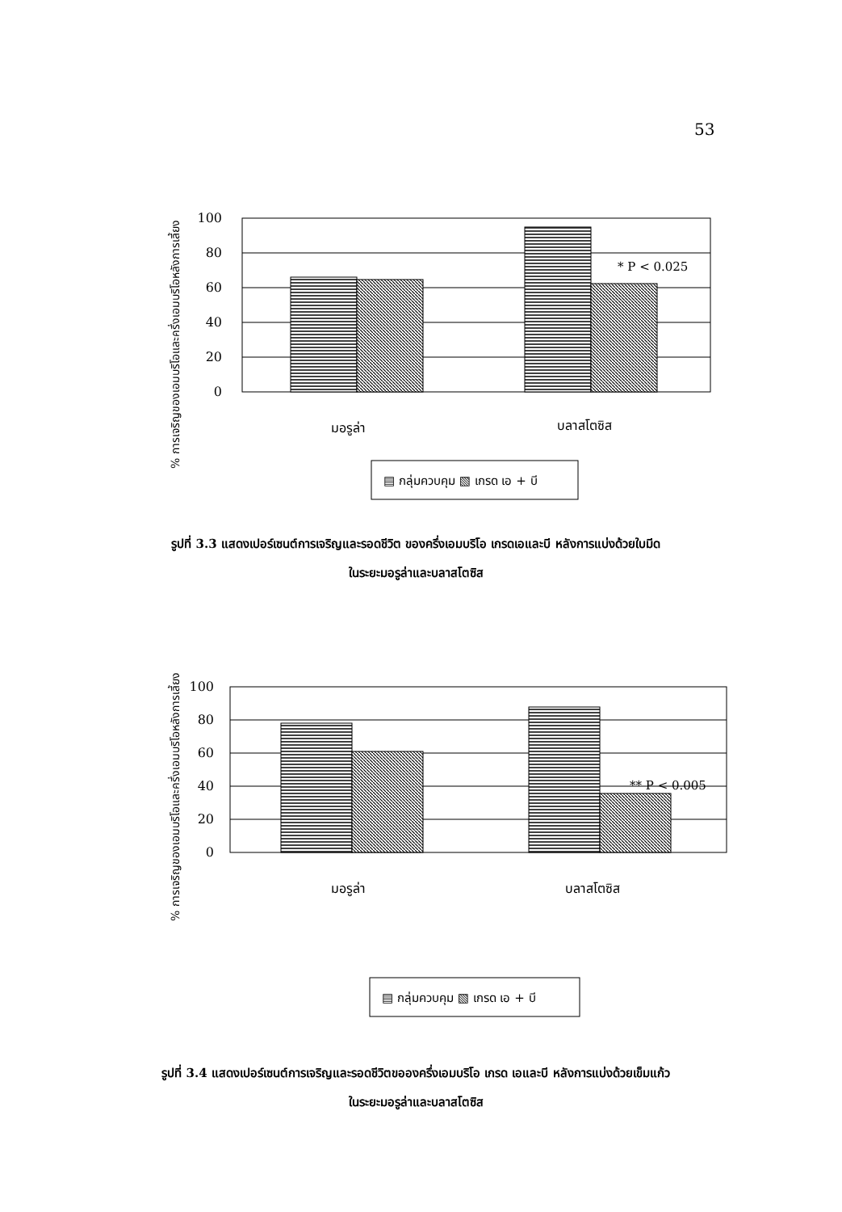53
% การเจริญของเอมบริโอและครึ่งเอมบริโอหลังการเลี้ยง
100
80
60
40
20
0
* P < 0.025
มอรูล่า
บลาสโตซิส
▤ กลุ่มควบคุม ▧ เกรด เอ + บี
รูปที่ 3.3 แสดงเปอร์เซนต์การเจริญและรอดชีวิต ของครึ่งเอมบริโอ เกรดเอและบี หลังการแบ่งด้วยใบมีด
ในระยะมอรูล่าและบลาสโตซิส
% การเจริญของเอมบริโอและครึ่งเอมบริโอหลังการเลี้ยง
100
80
60
40
20
0
** P < 0.005
มอรูล่า
บลาสโตซิส
▤ กลุ่มควบคุม ▧ เกรด เอ + บี
รูปที่ 3.4 แสดงเปอร์เซนต์การเจริญและรอดชีวิตขอองครึ่งเอมบริโอ เกรด เอและบี หลังการแบ่งด้วยเข็มแก้ว
ในระยะมอรูล่าและบลาสโตซิส